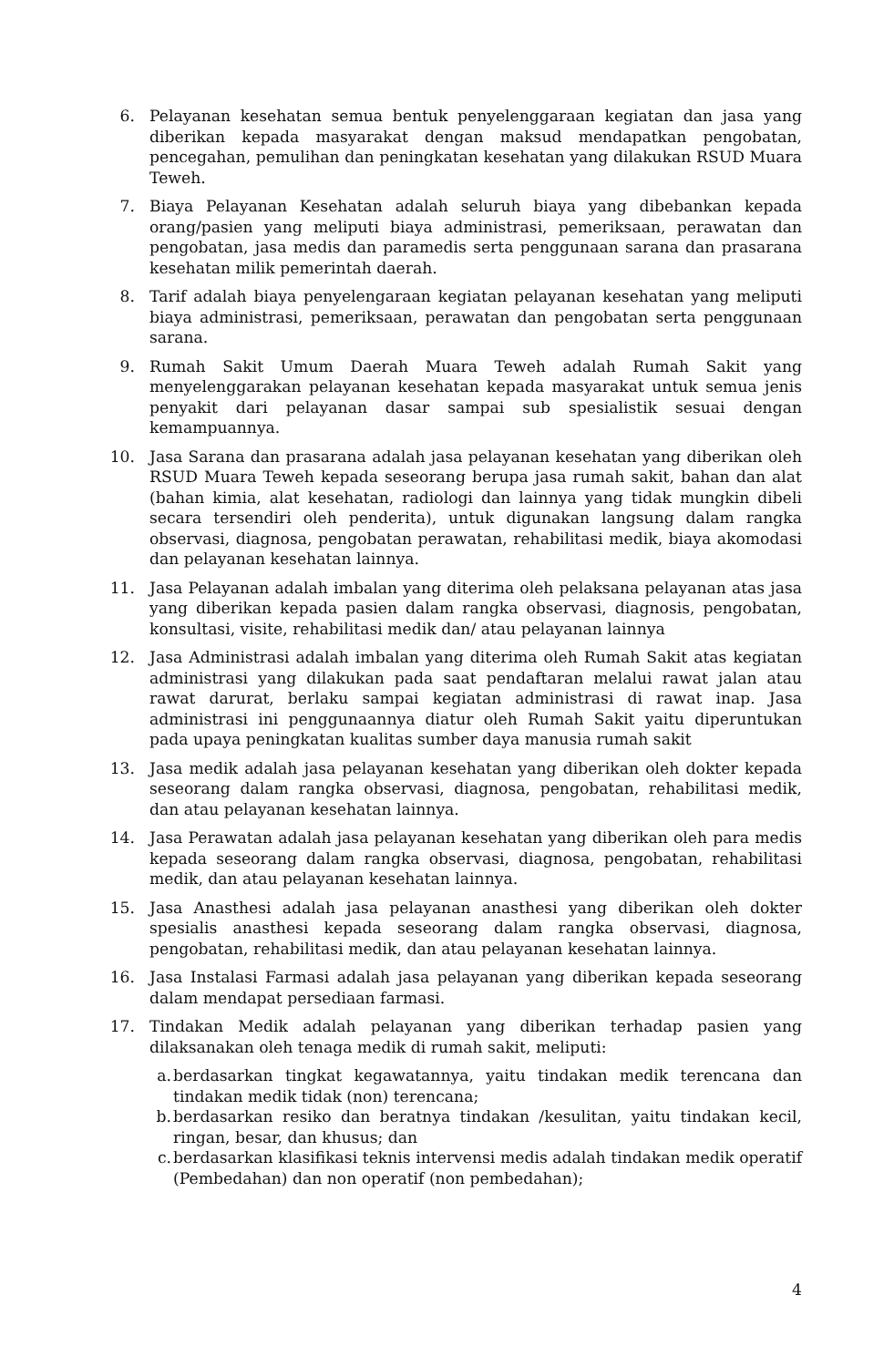6. Pelayanan kesehatan semua bentuk penyelenggaraan kegiatan dan jasa yang diberikan kepada masyarakat dengan maksud mendapatkan pengobatan, pencegahan, pemulihan dan peningkatan kesehatan yang dilakukan RSUD Muara Teweh.
7. Biaya Pelayanan Kesehatan adalah seluruh biaya yang dibebankan kepada orang/pasien yang meliputi biaya administrasi, pemeriksaan, perawatan dan pengobatan, jasa medis dan paramedis serta penggunaan sarana dan prasarana kesehatan milik pemerintah daerah.
8. Tarif adalah biaya penyelengaraan kegiatan pelayanan kesehatan yang meliputi biaya administrasi, pemeriksaan, perawatan dan pengobatan serta penggunaan sarana.
9. Rumah Sakit Umum Daerah Muara Teweh adalah Rumah Sakit yang menyelenggarakan pelayanan kesehatan kepada masyarakat untuk semua jenis penyakit dari pelayanan dasar sampai sub spesialistik sesuai dengan kemampuannya.
10. Jasa Sarana dan prasarana adalah jasa pelayanan kesehatan yang diberikan oleh RSUD Muara Teweh kepada seseorang berupa jasa rumah sakit, bahan dan alat (bahan kimia, alat kesehatan, radiologi dan lainnya yang tidak mungkin dibeli secara tersendiri oleh penderita), untuk digunakan langsung dalam rangka observasi, diagnosa, pengobatan perawatan, rehabilitasi medik, biaya akomodasi dan pelayanan kesehatan lainnya.
11. Jasa Pelayanan adalah imbalan yang diterima oleh pelaksana pelayanan atas jasa yang diberikan kepada pasien dalam rangka observasi, diagnosis, pengobatan, konsultasi, visite, rehabilitasi medik dan/ atau pelayanan lainnya
12. Jasa Administrasi adalah imbalan yang diterima oleh Rumah Sakit atas kegiatan administrasi yang dilakukan pada saat pendaftaran melalui rawat jalan atau rawat darurat, berlaku sampai kegiatan administrasi di rawat inap. Jasa administrasi ini penggunaannya diatur oleh Rumah Sakit yaitu diperuntukan pada upaya peningkatan kualitas sumber daya manusia rumah sakit
13. Jasa medik adalah jasa pelayanan kesehatan yang diberikan oleh dokter kepada seseorang dalam rangka observasi, diagnosa, pengobatan, rehabilitasi medik, dan atau pelayanan kesehatan lainnya.
14. Jasa Perawatan adalah jasa pelayanan kesehatan yang diberikan oleh para medis kepada seseorang dalam rangka observasi, diagnosa, pengobatan, rehabilitasi medik, dan atau pelayanan kesehatan lainnya.
15. Jasa Anasthesi adalah jasa pelayanan anasthesi yang diberikan oleh dokter spesialis anasthesi kepada seseorang dalam rangka observasi, diagnosa, pengobatan, rehabilitasi medik, dan atau pelayanan kesehatan lainnya.
16. Jasa Instalasi Farmasi adalah jasa pelayanan yang diberikan kepada seseorang dalam mendapat persediaan farmasi.
17. Tindakan Medik adalah pelayanan yang diberikan terhadap pasien yang dilaksanakan oleh tenaga medik di rumah sakit, meliputi:
a. berdasarkan tingkat kegawatannya, yaitu tindakan medik terencana dan tindakan medik tidak (non) terencana;
b. berdasarkan resiko dan beratnya tindakan /kesulitan, yaitu tindakan kecil, ringan, besar, dan khusus; dan
c. berdasarkan klasifikasi teknis intervensi medis adalah tindakan medik operatif (Pembedahan) dan non operatif (non pembedahan);
4